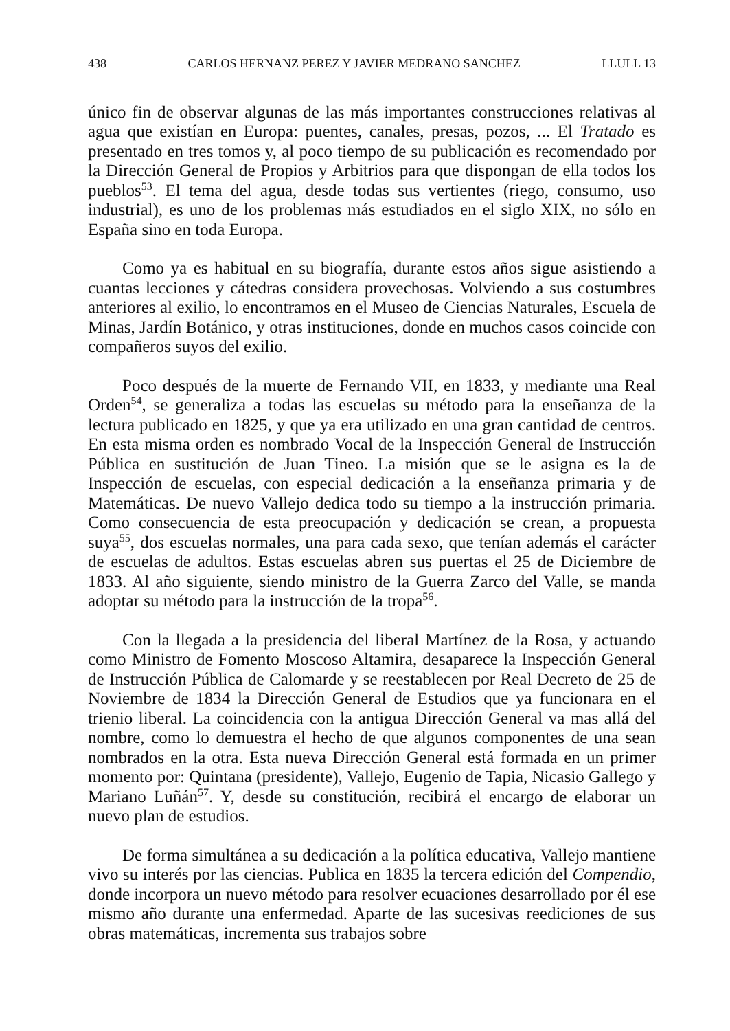438 CARLOS HERNANZ PEREZ Y JAVIER MEDRANO SANCHEZ LLULL 13
único fin de observar algunas de las más importantes construcciones relativas al agua que existían en Europa: puentes, canales, presas, pozos, ... El Tratado es presentado en tres tomos y, al poco tiempo de su publicación es recomendado por la Dirección General de Propios y Arbitrios para que dispongan de ella todos los pueblos<sup>53</sup>. El tema del agua, desde todas sus vertientes (riego, consumo, uso industrial), es uno de los problemas más estudiados en el siglo XIX, no sólo en España sino en toda Europa.
Como ya es habitual en su biografía, durante estos años sigue asistiendo a cuantas lecciones y cátedras considera provechosas. Volviendo a sus costumbres anteriores al exilio, lo encontramos en el Museo de Ciencias Naturales, Escuela de Minas, Jardín Botánico, y otras instituciones, donde en muchos casos coincide con compañeros suyos del exilio.
Poco después de la muerte de Fernando VII, en 1833, y mediante una Real Orden<sup>54</sup>, se generaliza a todas las escuelas su método para la enseñanza de la lectura publicado en 1825, y que ya era utilizado en una gran cantidad de centros. En esta misma orden es nombrado Vocal de la Inspección General de Instrucción Pública en sustitución de Juan Tineo. La misión que se le asigna es la de Inspección de escuelas, con especial dedicación a la enseñanza primaria y de Matemáticas. De nuevo Vallejo dedica todo su tiempo a la instrucción primaria. Como consecuencia de esta preocupación y dedicación se crean, a propuesta suya<sup>55</sup>, dos escuelas normales, una para cada sexo, que tenían además el carácter de escuelas de adultos. Estas escuelas abren sus puertas el 25 de Diciembre de 1833. Al año siguiente, siendo ministro de la Guerra Zarco del Valle, se manda adoptar su método para la instrucción de la tropa<sup>56</sup>.
Con la llegada a la presidencia del liberal Martínez de la Rosa, y actuando como Ministro de Fomento Moscoso Altamira, desaparece la Inspección General de Instrucción Pública de Calomarde y se reestablecen por Real Decreto de 25 de Noviembre de 1834 la Dirección General de Estudios que ya funcionara en el trienio liberal. La coincidencia con la antigua Dirección General va mas allá del nombre, como lo demuestra el hecho de que algunos componentes de una sean nombrados en la otra. Esta nueva Dirección General está formada en un primer momento por: Quintana (presidente), Vallejo, Eugenio de Tapia, Nicasio Gallego y Mariano Luñán<sup>57</sup>. Y, desde su constitución, recibirá el encargo de elaborar un nuevo plan de estudios.
De forma simultánea a su dedicación a la política educativa, Vallejo mantiene vivo su interés por las ciencias. Publica en 1835 la tercera edición del Compendio, donde incorpora un nuevo método para resolver ecuaciones desarrollado por él ese mismo año durante una enfermedad. Aparte de las sucesivas reediciones de sus obras matemáticas, incrementa sus trabajos sobre